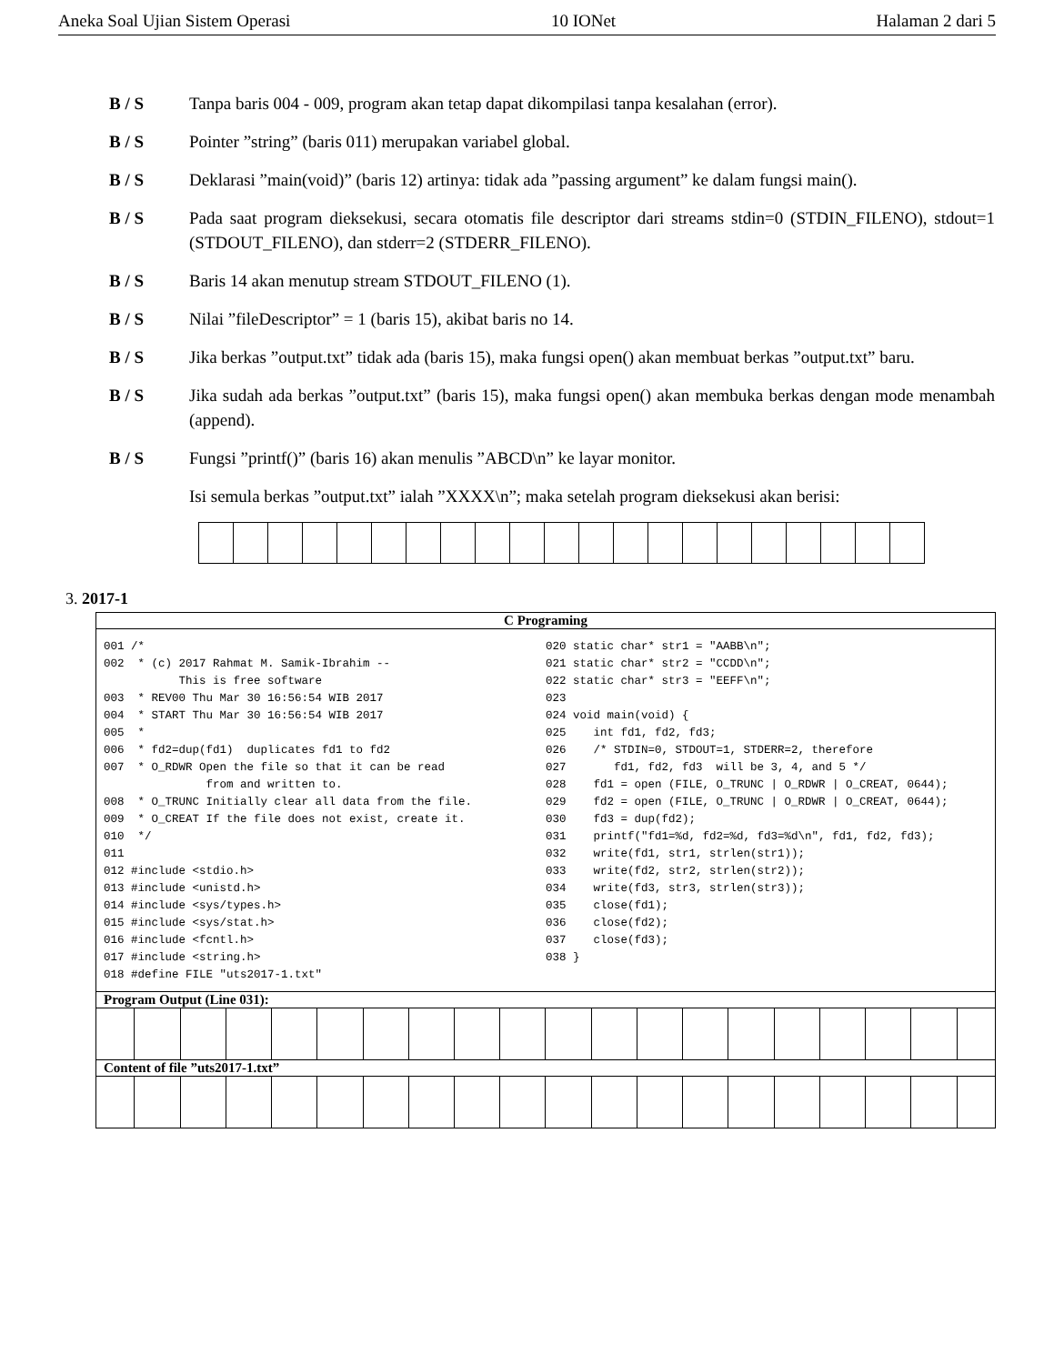Aneka Soal Ujian Sistem Operasi 10 IONet Halaman 2 dari 5
B / S Tanpa baris 004 - 009, program akan tetap dapat dikompilasi tanpa kesalahan (error).
B / S Pointer ”string” (baris 011) merupakan variabel global.
B / S Deklarasi ”main(void)” (baris 12) artinya: tidak ada ”passing argument” ke dalam fungsi main().
B / S Pada saat program dieksekusi, secara otomatis file descriptor dari streams stdin=0 (STDIN_FILENO), stdout=1 (STDOUT_FILENO), dan stderr=2 (STDERR_FILENO).
B / S Baris 14 akan menutup stream STDOUT_FILENO (1).
B / S Nilai ”fileDescriptor” = 1 (baris 15), akibat baris no 14.
B / S Jika berkas ”output.txt” tidak ada (baris 15), maka fungsi open() akan membuat berkas ”output.txt” baru.
B / S Jika sudah ada berkas ”output.txt” (baris 15), maka fungsi open() akan membuka berkas dengan mode menambah (append).
B / S Fungsi ”printf()” (baris 16) akan menulis ”ABCD\n” ke layar monitor.
Isi semula berkas ”output.txt” ialah ”XXXX\n”; maka setelah program dieksekusi akan berisi:
3. 2017-1
C Programing
001 /* 002 * (c) 2017 Rahmat M. Samik-Ibrahim -- This is free software 003 * REV00 Thu Mar 30 16:56:54 WIB 2017 004 * START Thu Mar 30 16:56:54 WIB 2017 005 * 006 * fd2=dup(fd1) duplicates fd1 to fd2 007 * O_RDWR Open the file so that it can be read from and written to. 008 * O_TRUNC Initially clear all data from the file. 009 * O_CREAT If the file does not exist, create it. 010 */ 011 012 #include <stdio.h> 013 #include <unistd.h> 014 #include <sys/types.h> 015 #include <sys/stat.h> 016 #include <fcntl.h> 017 #include <string.h> 018 #define FILE "uts2017-1.txt"
020 static char* str1 = "AABB\n"; 021 static char* str2 = "CCDD\n"; 022 static char* str3 = "EEFF\n"; 023 024 void main(void) { 025 int fd1, fd2, fd3; 026 /* STDIN=0, STDOUT=1, STDERR=2, therefore 027 fd1, fd2, fd3 will be 3, 4, and 5 */ 028 fd1 = open (FILE, O_TRUNC | O_RDWR | O_CREAT, 0644); 029 fd2 = open (FILE, O_TRUNC | O_RDWR | O_CREAT, 0644); 030 fd3 = dup(fd2); 031 printf("fd1=%d, fd2=%d, fd3=%d\n", fd1, fd2, fd3); 032 write(fd1, str1, strlen(str1)); 033 write(fd2, str2, strlen(str2)); 034 write(fd3, str3, strlen(str3)); 035 close(fd1); 036 close(fd2); 037 close(fd3); 038 }
Program Output (Line 031):
Content of file ”uts2017-1.txt”